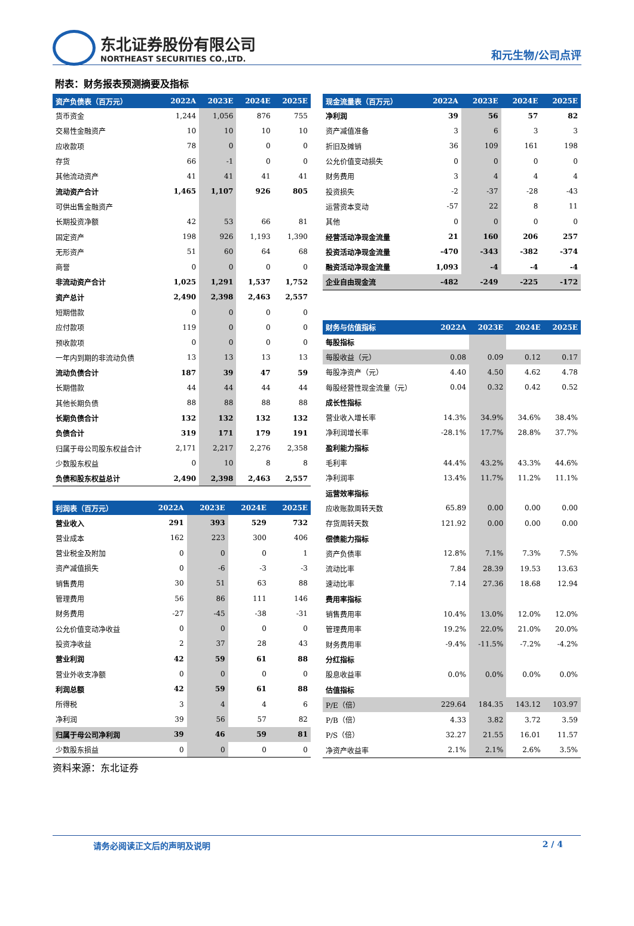东北证券股份有限公司
NORTHEAST SECURITIES CO.,LTD.
和元生物/公司点评
附表：财务报表预测摘要及指标
| 资产负债表（百万元） | 2022A | 2023E | 2024E | 2025E |
| --- | --- | --- | --- | --- |
| 货币资金 | 1,244 | 1,056 | 876 | 755 |
| 交易性金融资产 | 10 | 10 | 10 | 10 |
| 应收款项 | 78 | 0 | 0 | 0 |
| 存货 | 66 | -1 | 0 | 0 |
| 其他流动资产 | 41 | 41 | 41 | 41 |
| 流动资产合计 | 1,465 | 1,107 | 926 | 805 |
| 可供出售金融资产 | | | | |
| 长期投资净额 | 42 | 53 | 66 | 81 |
| 固定资产 | 198 | 926 | 1,193 | 1,390 |
| 无形资产 | 51 | 60 | 64 | 68 |
| 商誉 | 0 | 0 | 0 | 0 |
| 非流动资产合计 | 1,025 | 1,291 | 1,537 | 1,752 |
| 资产总计 | 2,490 | 2,398 | 2,463 | 2,557 |
| 短期借款 | 0 | 0 | 0 | 0 |
| 应付款项 | 119 | 0 | 0 | 0 |
| 预收款项 | 0 | 0 | 0 | 0 |
| 一年内到期的非流动负债 | 13 | 13 | 13 | 13 |
| 流动负债合计 | 187 | 39 | 47 | 59 |
| 长期借款 | 44 | 44 | 44 | 44 |
| 其他长期负债 | 88 | 88 | 88 | 88 |
| 长期负债合计 | 132 | 132 | 132 | 132 |
| 负债合计 | 319 | 171 | 179 | 191 |
| 归属于母公司股东权益合计 | 2,171 | 2,217 | 2,276 | 2,358 |
| 少数股东权益 | 0 | 10 | 8 | 8 |
| 负债和股东权益总计 | 2,490 | 2,398 | 2,463 | 2,557 |
| 利润表（百万元） | 2022A | 2023E | 2024E | 2025E |
| --- | --- | --- | --- | --- |
| 营业收入 | 291 | 393 | 529 | 732 |
| 营业成本 | 162 | 223 | 300 | 406 |
| 营业税金及附加 | 0 | 0 | 0 | 1 |
| 资产减值损失 | 0 | -6 | -3 | -3 |
| 销售费用 | 30 | 51 | 63 | 88 |
| 管理费用 | 56 | 86 | 111 | 146 |
| 财务费用 | -27 | -45 | -38 | -31 |
| 公允价值变动净收益 | 0 | 0 | 0 | 0 |
| 投资净收益 | 2 | 37 | 28 | 43 |
| 营业利润 | 42 | 59 | 61 | 88 |
| 营业外收支净额 | 0 | 0 | 0 | 0 |
| 利润总额 | 42 | 59 | 61 | 88 |
| 所得税 | 3 | 4 | 4 | 6 |
| 净利润 | 39 | 56 | 57 | 82 |
| 归属于母公司净利润 | 39 | 46 | 59 | 81 |
| 少数股东损益 | 0 | 0 | 0 | 0 |
资料来源：东北证券
| 现金流量表（百万元） | 2022A | 2023E | 2024E | 2025E |
| --- | --- | --- | --- | --- |
| 净利润 | 39 | 56 | 57 | 82 |
| 资产减值准备 | 3 | 6 | 3 | 3 |
| 折旧及摊销 | 36 | 109 | 161 | 198 |
| 公允价值变动损失 | 0 | 0 | 0 | 0 |
| 财务费用 | 3 | 4 | 4 | 4 |
| 投资损失 | -2 | -37 | -28 | -43 |
| 运营资本变动 | -57 | 22 | 8 | 11 |
| 其他 | 0 | 0 | 0 | 0 |
| 经营活动净现金流量 | 21 | 160 | 206 | 257 |
| 投资活动净现金流量 | -470 | -343 | -382 | -374 |
| 融资活动净现金流量 | 1,093 | -4 | -4 | -4 |
| 企业自由现金流 | -482 | -249 | -225 | -172 |
| 财务与估值指标 | 2022A | 2023E | 2024E | 2025E |
| --- | --- | --- | --- | --- |
| 每股指标 | | | | |
| 每股收益（元） | 0.08 | 0.09 | 0.12 | 0.17 |
| 每股净资产（元） | 4.40 | 4.50 | 4.62 | 4.78 |
| 每股经营性现金流量（元） | 0.04 | 0.32 | 0.42 | 0.52 |
| 成长性指标 | | | | |
| 营业收入增长率 | 14.3% | 34.9% | 34.6% | 38.4% |
| 净利润增长率 | -28.1% | 17.7% | 28.8% | 37.7% |
| 盈利能力指标 | | | | |
| 毛利率 | 44.4% | 43.2% | 43.3% | 44.6% |
| 净利润率 | 13.4% | 11.7% | 11.2% | 11.1% |
| 运营效率指标 | | | | |
| 应收账款周转天数 | 65.89 | 0.00 | 0.00 | 0.00 |
| 存货周转天数 | 121.92 | 0.00 | 0.00 | 0.00 |
| 偿债能力指标 | | | | |
| 资产负债率 | 12.8% | 7.1% | 7.3% | 7.5% |
| 流动比率 | 7.84 | 28.39 | 19.53 | 13.63 |
| 速动比率 | 7.14 | 27.36 | 18.68 | 12.94 |
| 费用率指标 | | | | |
| 销售费用率 | 10.4% | 13.0% | 12.0% | 12.0% |
| 管理费用率 | 19.2% | 22.0% | 21.0% | 20.0% |
| 财务费用率 | -9.4% | -11.5% | -7.2% | -4.2% |
| 分红指标 | | | | |
| 股息收益率 | 0.0% | 0.0% | 0.0% | 0.0% |
| 估值指标 | | | | |
| P/E（倍） | 229.64 | 184.35 | 143.12 | 103.97 |
| P/B（倍） | 4.33 | 3.82 | 3.72 | 3.59 |
| P/S（倍） | 32.27 | 21.55 | 16.01 | 11.57 |
| 净资产收益率 | 2.1% | 2.1% | 2.6% | 3.5% |
请务必阅读正文后的声明及说明 2 / 4